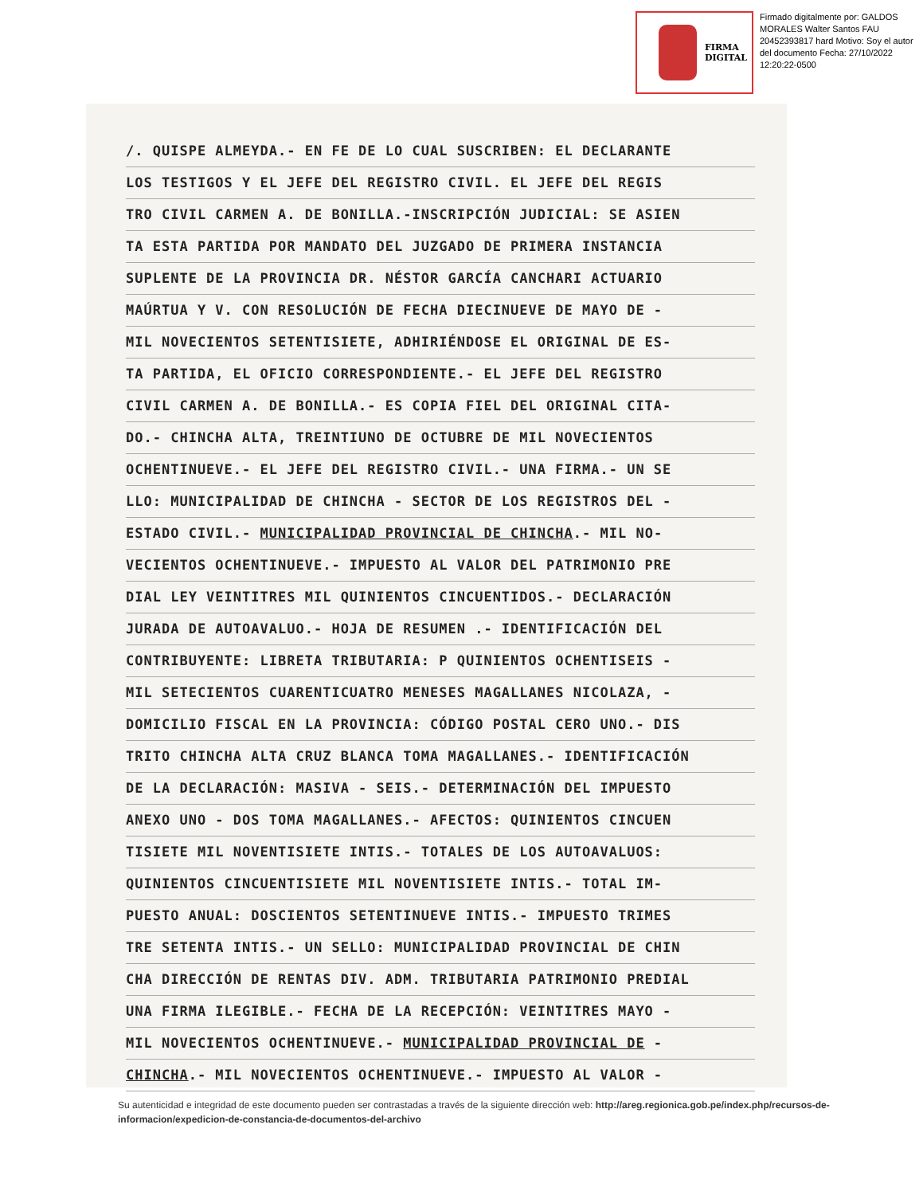FIRMA
DIGITAL
Firmado digitalmente por: GALDOS MORALES Walter Santos FAU 20452393817 hard Motivo: Soy el autor del documento Fecha: 27/10/2022 12:20:22-0500
/. QUISPE ALMEYDA.- EN FE DE LO CUAL SUSCRIBEN: EL DECLARANTE
LOS TESTIGOS Y EL JEFE DEL REGISTRO CIVIL. EL JEFE DEL REGIS
TRO CIVIL CARMEN A. DE BONILLA.-INSCRIPCIÓN JUDICIAL: SE ASIEN
TA ESTA PARTIDA POR MANDATO DEL JUZGADO DE PRIMERA INSTANCIA
SUPLENTE DE LA PROVINCIA DR. NÉSTOR GARCÍA CANCHARI ACTUARIO
MAÚRTUA Y V. CON RESOLUCIÓN DE FECHA DIECINUEVE DE MAYO DE -
MIL NOVECIENTOS SETENTISIETE, ADHIRIÉNDOSE EL ORIGINAL DE ES-
TA PARTIDA, EL OFICIO CORRESPONDIENTE.- EL JEFE DEL REGISTRO
CIVIL CARMEN A. DE BONILLA.- ES COPIA FIEL DEL ORIGINAL CITA-
DO.- CHINCHA ALTA, TREINTIUNO DE OCTUBRE DE MIL NOVECIENTOS
OCHENTINUEVE.- EL JEFE DEL REGISTRO CIVIL.- UNA FIRMA.- UN SE
LLO: MUNICIPALIDAD DE CHINCHA - SECTOR DE LOS REGISTROS DEL -
ESTADO CIVIL.- MUNICIPALIDAD PROVINCIAL DE CHINCHA.- MIL NO-
VECIENTOS OCHENTINUEVE.- IMPUESTO AL VALOR DEL PATRIMONIO PRE
DIAL LEY VEINTITRES MIL QUINIENTOS CINCUENTIDOS.- DECLARACIÓN
JURADA DE AUTOAVALUO.- HOJA DE RESUMEN .- IDENTIFICACIÓN DEL
CONTRIBUYENTE: LIBRETA TRIBUTARIA: P QUINIENTOS OCHENTISEIS -
MIL SETECIENTOS CUARENTICUATRO MENESES MAGALLANES NICOLAZA, -
DOMICILIO FISCAL EN LA PROVINCIA: CÓDIGO POSTAL CERO UNO.- DIS
TRITO CHINCHA ALTA CRUZ BLANCA TOMA MAGALLANES.- IDENTIFICACIÓN
DE LA DECLARACIÓN: MASIVA - SEIS.- DETERMINACIÓN DEL IMPUESTO
ANEXO UNO - DOS TOMA MAGALLANES.- AFECTOS: QUINIENTOS CINCUEN
TISIETE MIL NOVENTISIETE INTIS.- TOTALES DE LOS AUTOAVALUOS:
QUINIENTOS CINCUENTISIETE MIL NOVENTISIETE INTIS.- TOTAL IM-
PUESTO ANUAL: DOSCIENTOS SETENTINUEVE INTIS.- IMPUESTO TRIMES
TRE SETENTA INTIS.- UN SELLO: MUNICIPALIDAD PROVINCIAL DE CHIN
CHA DIRECCIÓN DE RENTAS DIV. ADM. TRIBUTARIA PATRIMONIO PREDIAL
UNA FIRMA ILEGIBLE.- FECHA DE LA RECEPCIÓN: VEINTITRES MAYO -
MIL NOVECIENTOS OCHENTINUEVE.- MUNICIPALIDAD PROVINCIAL DE -
CHINCHA.- MIL NOVECIENTOS OCHENTINUEVE.- IMPUESTO AL VALOR -
Su autenticidad e integridad de este documento pueden ser contrastadas a través de la siguiente dirección web: http://areg.regionica.gob.pe/index.php/recursos-de-informacion/expedicion-de-constancia-de-documentos-del-archivo